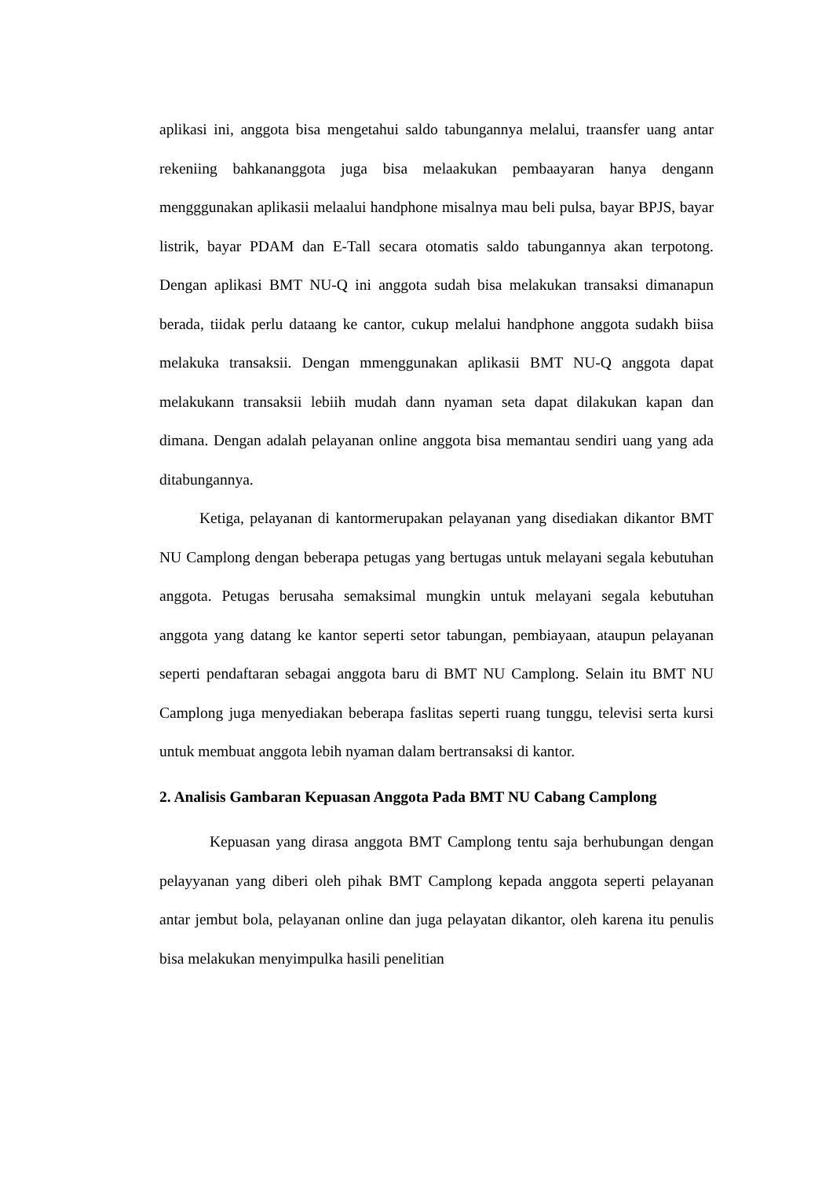aplikasi ini, anggota bisa mengetahui saldo tabungannya melalui, traansfer uang antar rekeniing bahkananggota juga bisa melaakukan pembaayaran hanya dengann mengggunakan aplikasii melaalui handphone misalnya mau beli pulsa, bayar BPJS, bayar listrik, bayar PDAM dan E-Tall secara otomatis saldo tabungannya akan terpotong. Dengan aplikasi BMT NU-Q ini anggota sudah bisa melakukan transaksi dimanapun berada, tiidak perlu dataang ke cantor, cukup melalui handphone anggota sudakh biisa melakuka transaksii. Dengan mmenggunakan aplikasii BMT NU-Q anggota dapat melakukann transaksii lebiih mudah dann nyaman seta dapat dilakukan kapan dan dimana. Dengan adalah pelayanan online anggota bisa memantau sendiri uang yang ada ditabungannya.
Ketiga, pelayanan di kantormerupakan pelayanan yang disediakan dikantor BMT NU Camplong dengan beberapa petugas yang bertugas untuk melayani segala kebutuhan anggota. Petugas berusaha semaksimal mungkin untuk melayani segala kebutuhan anggota yang datang ke kantor seperti setor tabungan, pembiayaan, ataupun pelayanan seperti pendaftaran sebagai anggota baru di BMT NU Camplong. Selain itu BMT NU Camplong juga menyediakan beberapa faslitas seperti ruang tunggu, televisi serta kursi untuk membuat anggota lebih nyaman dalam bertransaksi di kantor.
2. Analisis Gambaran Kepuasan Anggota Pada BMT NU Cabang Camplong
Kepuasan yang dirasa anggota BMT Camplong tentu saja berhubungan dengan pelayyanan yang diberi oleh pihak BMT Camplong kepada anggota seperti pelayanan antar jembut bola, pelayanan online dan juga pelayatan dikantor, oleh karena itu penulis bisa melakukan menyimpulka hasili penelitian